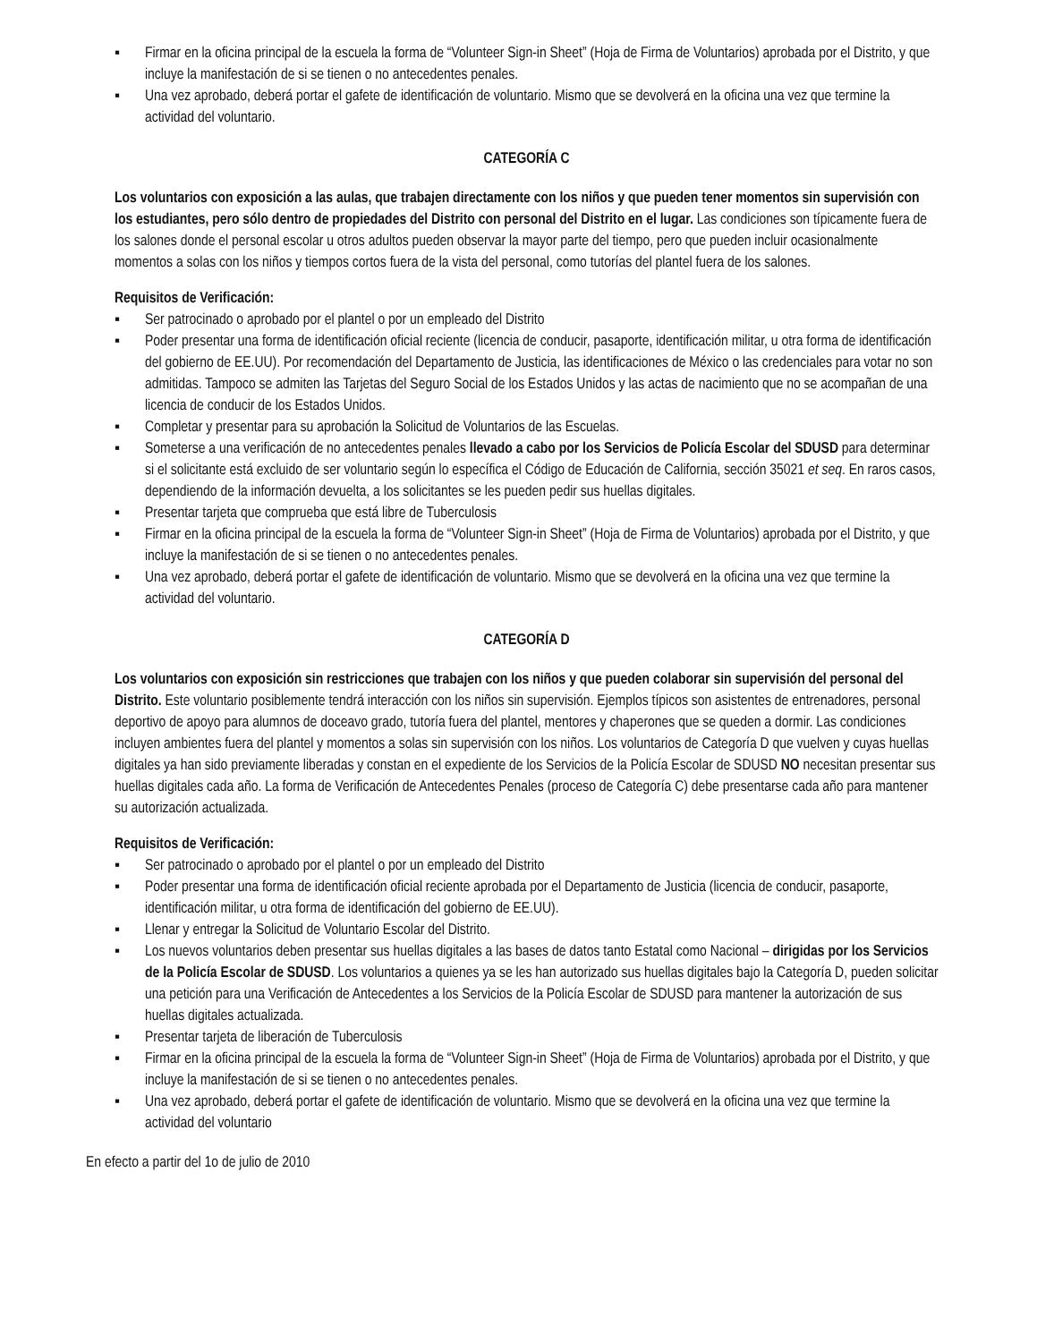▪ Firmar en la oficina principal de la escuela la forma de “Volunteer Sign-in Sheet” (Hoja de Firma de Voluntarios) aprobada por el Distrito, y que incluye la manifestación de si se tienen o no antecedentes penales.
▪ Una vez aprobado, deberá portar el gafete de identificación de voluntario. Mismo que se devolverá en la oficina una vez que termine la actividad del voluntario.
CATEGORÍA C
Los voluntarios con exposición a las aulas, que trabajen directamente con los niños y que pueden tener momentos sin supervisión con los estudiantes, pero sólo dentro de propiedades del Distrito con personal del Distrito en el lugar. Las condiciones son típicamente fuera de los salones donde el personal escolar u otros adultos pueden observar la mayor parte del tiempo, pero que pueden incluir ocasionalmente momentos a solas con los niños y tiempos cortos fuera de la vista del personal, como tutorías del plantel fuera de los salones.
Requisitos de Verificación:
▪ Ser patrocinado o aprobado por el plantel o por un empleado del Distrito
▪ Poder presentar una forma de identificación oficial reciente (licencia de conducir, pasaporte, identificación militar, u otra forma de identificación del gobierno de EE.UU). Por recomendación del Departamento de Justicia, las identificaciones de México o las credenciales para votar no son admitidas. Tampoco se admiten las Tarjetas del Seguro Social de los Estados Unidos y las actas de nacimiento que no se acompañan de una licencia de conducir de los Estados Unidos.
▪ Completar y presentar para su aprobación la Solicitud de Voluntarios de las Escuelas.
▪ Someterse a una verificación de no antecedentes penales llevado a cabo por los Servicios de Policía Escolar del SDUSD para determinar si el solicitante está excluido de ser voluntario según lo específica el Código de Educación de California, sección 35021 et seq. En raros casos, dependiendo de la información devuelta, a los solicitantes se les pueden pedir sus huellas digitales.
▪ Presentar tarjeta que comprueba que está libre de Tuberculosis
▪ Firmar en la oficina principal de la escuela la forma de “Volunteer Sign-in Sheet” (Hoja de Firma de Voluntarios) aprobada por el Distrito, y que incluye la manifestación de si se tienen o no antecedentes penales.
▪ Una vez aprobado, deberá portar el gafete de identificación de voluntario. Mismo que se devolverá en la oficina una vez que termine la actividad del voluntario.
CATEGORÍA D
Los voluntarios con exposición sin restricciones que trabajen con los niños y que pueden colaborar sin supervisión del personal del Distrito. Este voluntario posiblemente tendrá interacción con los niños sin supervisión. Ejemplos típicos son asistentes de entrenadores, personal deportivo de apoyo para alumnos de doceavo grado, tutoría fuera del plantel, mentores y chaperones que se queden a dormir. Las condiciones incluyen ambientes fuera del plantel y momentos a solas sin supervisión con los niños. Los voluntarios de Categoría D que vuelven y cuyas huellas digitales ya han sido previamente liberadas y constan en el expediente de los Servicios de la Policía Escolar de SDUSD NO necesitan presentar sus huellas digitales cada año. La forma de Verificación de Antecedentes Penales (proceso de Categoría C) debe presentarse cada año para mantener su autorización actualizada.
Requisitos de Verificación:
▪ Ser patrocinado o aprobado por el plantel o por un empleado del Distrito
▪ Poder presentar una forma de identificación oficial reciente aprobada por el Departamento de Justicia (licencia de conducir, pasaporte, identificación militar, u otra forma de identificación del gobierno de EE.UU).
▪ Llenar y entregar la Solicitud de Voluntario Escolar del Distrito.
▪ Los nuevos voluntarios deben presentar sus huellas digitales a las bases de datos tanto Estatal como Nacional – dirigidas por los Servicios de la Policía Escolar de SDUSD. Los voluntarios a quienes ya se les han autorizado sus huellas digitales bajo la Categoría D, pueden solicitar una petición para una Verificación de Antecedentes a los Servicios de la Policía Escolar de SDUSD para mantener la autorización de sus huellas digitales actualizada.
▪ Presentar tarjeta de liberación de Tuberculosis
▪ Firmar en la oficina principal de la escuela la forma de “Volunteer Sign-in Sheet” (Hoja de Firma de Voluntarios) aprobada por el Distrito, y que incluye la manifestación de si se tienen o no antecedentes penales.
▪ Una vez aprobado, deberá portar el gafete de identificación de voluntario. Mismo que se devolverá en la oficina una vez que termine la actividad del voluntario
En efecto a partir del 1o de julio de 2010